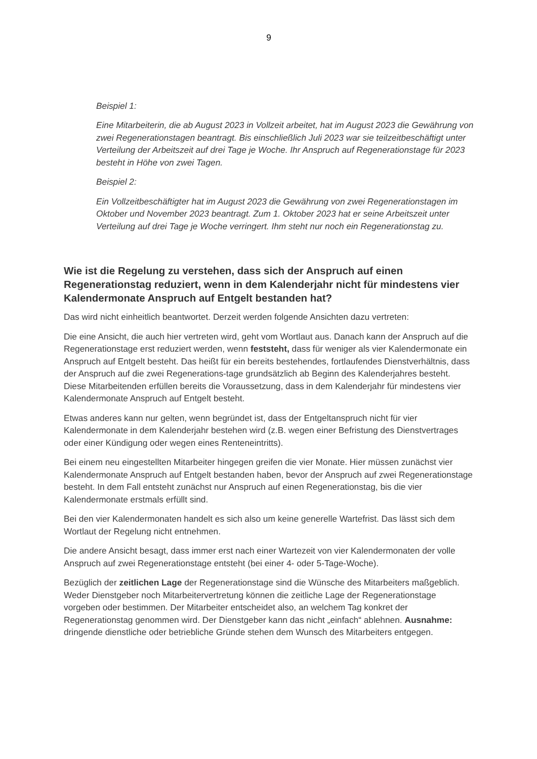9
Beispiel 1:
Eine Mitarbeiterin, die ab August 2023 in Vollzeit arbeitet, hat im August 2023 die Gewährung von zwei Regenerationstagen beantragt. Bis einschließlich Juli 2023 war sie teilzeitbeschäftigt unter Verteilung der Arbeitszeit auf drei Tage je Woche. Ihr Anspruch auf Regenerationstage für 2023 besteht in Höhe von zwei Tagen.
Beispiel 2:
Ein Vollzeitbeschäftigter hat im August 2023 die Gewährung von zwei Regenerationstagen im Oktober und November 2023 beantragt. Zum 1. Oktober 2023 hat er seine Arbeitszeit unter Verteilung auf drei Tage je Woche verringert. Ihm steht nur noch ein Regenerationstag zu.
Wie ist die Regelung zu verstehen, dass sich der Anspruch auf einen Regenerationstag reduziert, wenn in dem Kalenderjahr nicht für mindestens vier Kalendermonate Anspruch auf Entgelt bestanden hat?
Das wird nicht einheitlich beantwortet. Derzeit werden folgende Ansichten dazu vertreten:
Die eine Ansicht, die auch hier vertreten wird, geht vom Wortlaut aus. Danach kann der Anspruch auf die Regenerationstage erst reduziert werden, wenn feststeht, dass für weniger als vier Kalendermonate ein Anspruch auf Entgelt besteht. Das heißt für ein bereits bestehendes, fortlaufendes Dienstverhältnis, dass der Anspruch auf die zwei Regenerations-tage grundsätzlich ab Beginn des Kalenderjahres besteht. Diese Mitarbeitenden erfüllen bereits die Voraussetzung, dass in dem Kalenderjahr für mindestens vier Kalendermonate Anspruch auf Entgelt besteht.
Etwas anderes kann nur gelten, wenn begründet ist, dass der Entgeltanspruch nicht für vier Kalendermonate in dem Kalenderjahr bestehen wird (z.B. wegen einer Befristung des Dienstvertrages oder einer Kündigung oder wegen eines Renteneintritts).
Bei einem neu eingestellten Mitarbeiter hingegen greifen die vier Monate. Hier müssen zunächst vier Kalendermonate Anspruch auf Entgelt bestanden haben, bevor der Anspruch auf zwei Regenerationstage besteht. In dem Fall entsteht zunächst nur Anspruch auf einen Regenerationstag, bis die vier Kalendermonate erstmals erfüllt sind.
Bei den vier Kalendermonaten handelt es sich also um keine generelle Wartefrist. Das lässt sich dem Wortlaut der Regelung nicht entnehmen.
Die andere Ansicht besagt, dass immer erst nach einer Wartezeit von vier Kalendermonaten der volle Anspruch auf zwei Regenerationstage entsteht (bei einer 4- oder 5-Tage-Woche).
Bezüglich der zeitlichen Lage der Regenerationstage sind die Wünsche des Mitarbeiters maßgeblich. Weder Dienstgeber noch Mitarbeitervertretung können die zeitliche Lage der Regenerationstage vorgeben oder bestimmen. Der Mitarbeiter entscheidet also, an welchem Tag konkret der Regenerationstag genommen wird. Der Dienstgeber kann das nicht „einfach“ ablehnen. Ausnahme: dringende dienstliche oder betriebliche Gründe stehen dem Wunsch des Mitarbeiters entgegen.